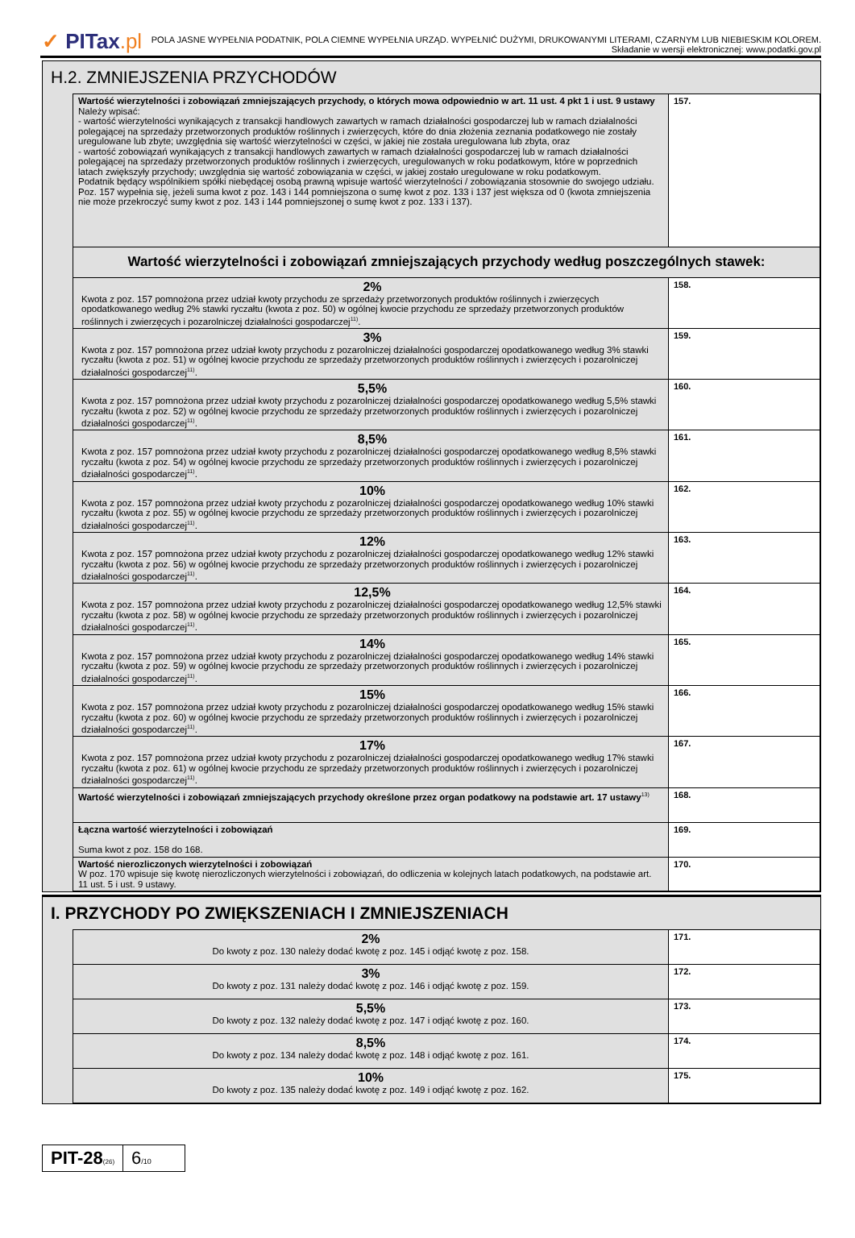✓ PITax.pl
POLA JASNE WYPEŁNIA PODATNIK, POLA CIEMNE WYPEŁNIA URZĄD. WYPEŁNIĆ DUŻYMI, DRUKOWANYMI LITERAMI, CZARNYM LUB NIEBIESKIM KOLOREM.
Składanie w wersji elektronicznej: www.podatki.gov.pl
H.2. ZMNIEJSZENIA PRZYCHODÓW
| Wartość wierzytelności i zobowiązań zmniejszających przychody, o których mowa odpowiednio w art. 11 ust. 4 pkt 1 i ust. 9 ustawy Należy wpisać: - wartość wierzytelności wynikających z transakcji handlowych zawartych w ramach działalności gospodarczej lub w ramach działalności polegającej na sprzedaży przetworzonych produktów roślinnych i zwierzęcych, które do dnia złożenia zeznania podatkowego nie zostały uregulowane lub zbyte; uwzględnia się wartość wierzytelności w części, w jakiej nie została uregulowana lub zbyta, oraz - wartość zobowiązań wynikających z transakcji handlowych zawartych w ramach działalności gospodarczej lub w ramach działalności polegającej na sprzedaży przetworzonych produktów roślinnych i zwierzęcych, uregulowanych w roku podatkowym, które w poprzednich latach zwiększyły przychody; uwzględnia się wartość zobowiązania w części, w jakiej zostało uregulowane w roku podatkowym. Podatnik będący wspólnikiem spółki niebędącej osobą prawną wpisuje wartość wierzytelności / zobowiązania stosownie do swojego udziału. Poz. 157 wypełnia się, jeżeli suma kwot z poz. 143 i 144 pomniejszona o sumę kwot z poz. 133 i 137 jest większa od 0 (kwota zmniejszenia nie może przekroczyć sumy kwot z poz. 143 i 144 pomniejszonej o sumę kwot z poz. 133 i 137). | 157. |
| Wartość wierzytelności i zobowiązań zmniejszających przychody według poszczególnych stawek: | |
| 2% Kwota z poz. 157 pomnożona przez udział kwoty przychodu ze sprzedaży przetworzonych produktów roślinnych i zwierzęcych opodatkowanego według 2% stawki ryczałtu (kwota z poz. 50) w ogólnej kwocie przychodu ze sprzedaży przetworzonych produktów roślinnych i zwierzęcych i pozarolniczej działalności gospodarczej<sup>11)</sup>. | 158. |
| 3% Kwota z poz. 157 pomnożona przez udział kwoty przychodu z pozarolniczej działalności gospodarczej opodatkowanego według 3% stawki ryczałtu (kwota z poz. 51) w ogólnej kwocie przychodu ze sprzedaży przetworzonych produktów roślinnych i zwierzęcych i pozarolniczej działalności gospodarczej<sup>11)</sup>. | 159. |
| 5,5% Kwota z poz. 157 pomnożona przez udział kwoty przychodu z pozarolniczej działalności gospodarczej opodatkowanego według 5,5% stawki ryczałtu (kwota z poz. 52) w ogólnej kwocie przychodu ze sprzedaży przetworzonych produktów roślinnych i zwierzęcych i pozarolniczej działalności gospodarczej<sup>11)</sup>. | 160. |
| 8,5% Kwota z poz. 157 pomnożona przez udział kwoty przychodu z pozarolniczej działalności gospodarczej opodatkowanego według 8,5% stawki ryczałtu (kwota z poz. 54) w ogólnej kwocie przychodu ze sprzedaży przetworzonych produktów roślinnych i zwierzęcych i pozarolniczej działalności gospodarczej<sup>11)</sup>. | 161. |
| 10% Kwota z poz. 157 pomnożona przez udział kwoty przychodu z pozarolniczej działalności gospodarczej opodatkowanego według 10% stawki ryczałtu (kwota z poz. 55) w ogólnej kwocie przychodu ze sprzedaży przetworzonych produktów roślinnych i zwierzęcych i pozarolniczej działalności gospodarczej<sup>11)</sup>. | 162. |
| 12% Kwota z poz. 157 pomnożona przez udział kwoty przychodu z pozarolniczej działalności gospodarczej opodatkowanego według 12% stawki ryczałtu (kwota z poz. 56) w ogólnej kwocie przychodu ze sprzedaży przetworzonych produktów roślinnych i zwierzęcych i pozarolniczej działalności gospodarczej<sup>11)</sup>. | 163. |
| 12,5% Kwota z poz. 157 pomnożona przez udział kwoty przychodu z pozarolniczej działalności gospodarczej opodatkowanego według 12,5% stawki ryczałtu (kwota z poz. 58) w ogólnej kwocie przychodu ze sprzedaży przetworzonych produktów roślinnych i zwierzęcych i pozarolniczej działalności gospodarczej<sup>11)</sup>. | 164. |
| 14% Kwota z poz. 157 pomnożona przez udział kwoty przychodu z pozarolniczej działalności gospodarczej opodatkowanego według 14% stawki ryczałtu (kwota z poz. 59) w ogólnej kwocie przychodu ze sprzedaży przetworzonych produktów roślinnych i zwierzęcych i pozarolniczej działalności gospodarczej<sup>11)</sup>. | 165. |
| 15% Kwota z poz. 157 pomnożona przez udział kwoty przychodu z pozarolniczej działalności gospodarczej opodatkowanego według 15% stawki ryczałtu (kwota z poz. 60) w ogólnej kwocie przychodu ze sprzedaży przetworzonych produktów roślinnych i zwierzęcych i pozarolniczej działalności gospodarczej<sup>11)</sup>. | 166. |
| 17% Kwota z poz. 157 pomnożona przez udział kwoty przychodu z pozarolniczej działalności gospodarczej opodatkowanego według 17% stawki ryczałtu (kwota z poz. 61) w ogólnej kwocie przychodu ze sprzedaży przetworzonych produktów roślinnych i zwierzęcych i pozarolniczej działalności gospodarczej<sup>11)</sup>. | 167. |
| Wartość wierzytelności i zobowiązań zmniejszających przychody określone przez organ podatkowy na podstawie art. 17 ustawy<sup>13)</sup> | 168. |
| Łączna wartość wierzytelności i zobowiązań Suma kwot z poz. 158 do 168. | 169. |
| Wartość nierozliczonych wierzytelności i zobowiązań W poz. 170 wpisuje się kwotę nierozliczonych wierzytelności i zobowiązań, do odliczenia w kolejnych latach podatkowych, na podstawie art. 11 ust. 5 i ust. 9 ustawy. | 170. |
I. PRZYCHODY PO ZWIĘKSZENIACH I ZMNIEJSZENIACH
| 2% Do kwoty z poz. 130 należy dodać kwotę z poz. 145 i odjąć kwotę z poz. 158. | 171. |
| 3% Do kwoty z poz. 131 należy dodać kwotę z poz. 146 i odjąć kwotę z poz. 159. | 172. |
| 5,5% Do kwoty z poz. 132 należy dodać kwotę z poz. 147 i odjąć kwotę z poz. 160. | 173. |
| 8,5% Do kwoty z poz. 134 należy dodać kwotę z poz. 148 i odjąć kwotę z poz. 161. | 174. |
| 10% Do kwoty z poz. 135 należy dodać kwotę z poz. 149 i odjąć kwotę z poz. 162. | 175. |
PIT-28(26)
6/10